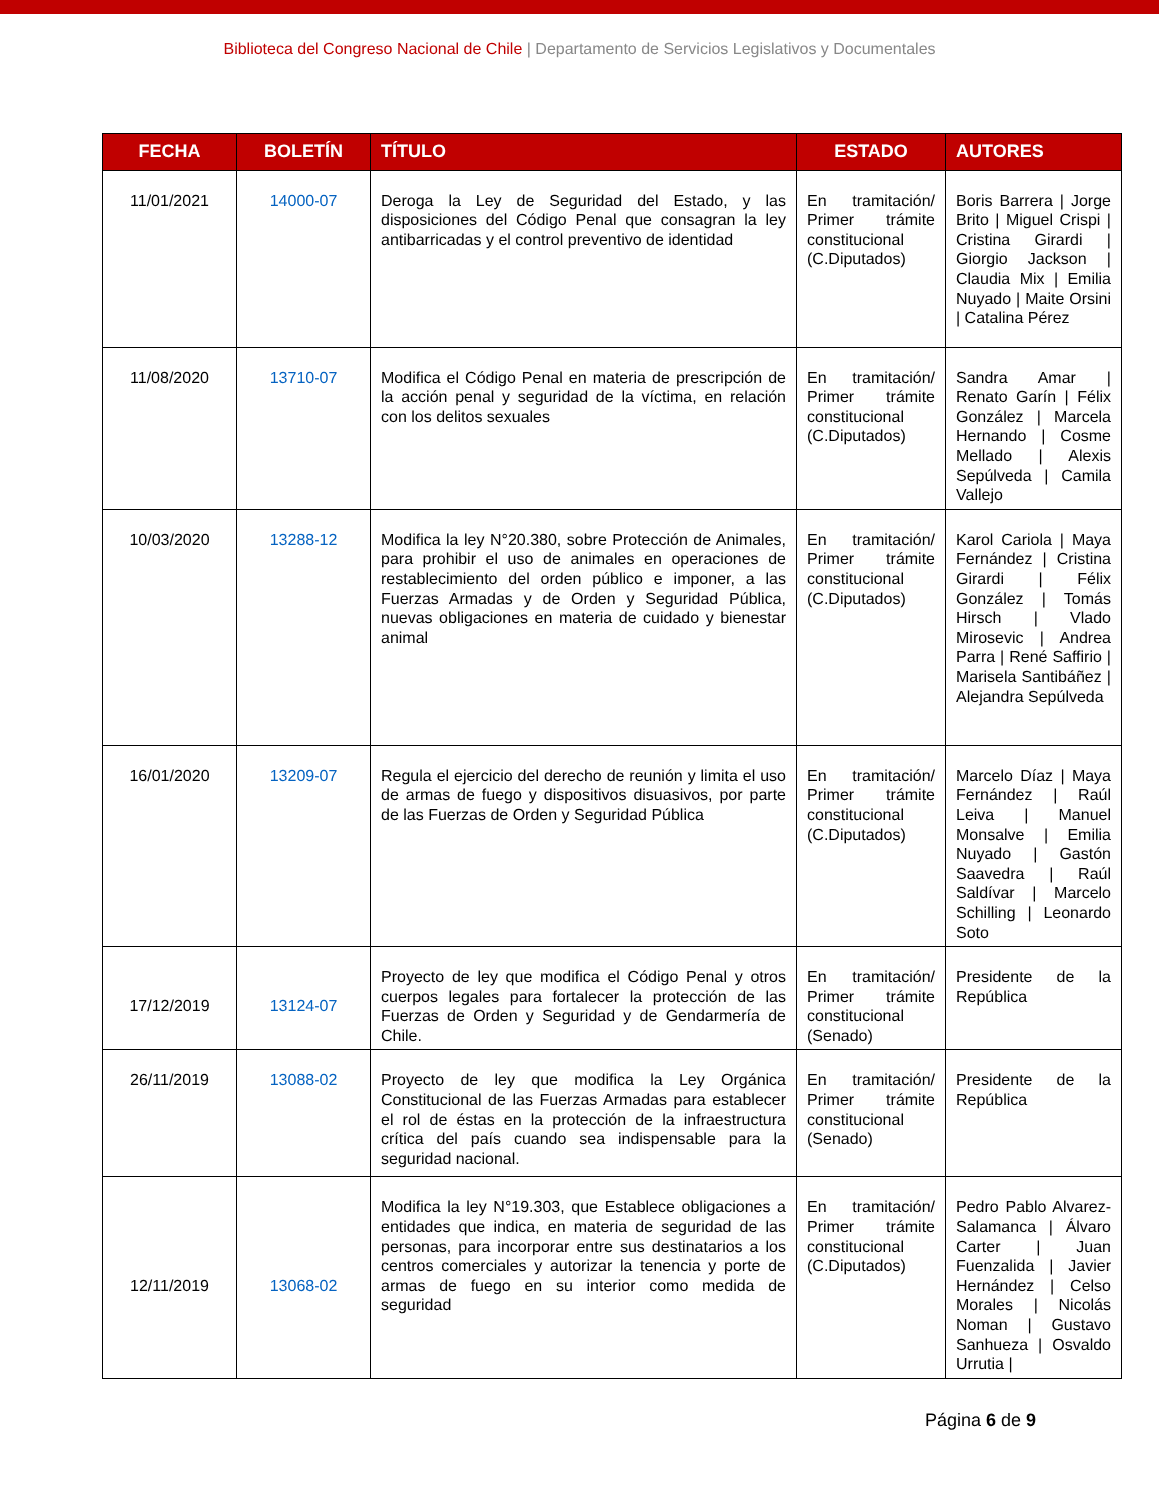Biblioteca del Congreso Nacional de Chile | Departamento de Servicios Legislativos y Documentales
| FECHA | BOLETÍN | TÍTULO | ESTADO | AUTORES |
| --- | --- | --- | --- | --- |
| 11/01/2021 | 14000-07 | Deroga la Ley de Seguridad del Estado, y las disposiciones del Código Penal que consagran la ley antibarricadas y el control preventivo de identidad | En tramitación/ Primer trámite constitucional (C.Diputados) | Boris Barrera / Jorge Brito / Miguel Crispi / Cristina Girardi / Giorgio Jackson / Claudia Mix / Emilia Nuyado / Maite Orsini / Catalina Pérez |
| 11/08/2020 | 13710-07 | Modifica el Código Penal en materia de prescripción de la acción penal y seguridad de la víctima, en relación con los delitos sexuales | En tramitación/ Primer trámite constitucional (C.Diputados) | Sandra Amar / Renato Garín / Félix González / Marcela Hernando / Cosme Mellado / Alexis Sepúlveda / Camila Vallejo |
| 10/03/2020 | 13288-12 | Modifica la ley N°20.380, sobre Protección de Animales, para prohibir el uso de animales en operaciones de restablecimiento del orden público e imponer, a las Fuerzas Armadas y de Orden y Seguridad Pública, nuevas obligaciones en materia de cuidado y bienestar animal | En tramitación/ Primer trámite constitucional (C.Diputados) | Karol Cariola / Maya Fernández / Cristina Girardi / Félix González / Tomás Hirsch / Vlado Mirosevic / Andrea Parra / René Saffirio / Marisela Santibáñez / Alejandra Sepúlveda |
| 16/01/2020 | 13209-07 | Regula el ejercicio del derecho de reunión y limita el uso de armas de fuego y dispositivos disuasivos, por parte de las Fuerzas de Orden y Seguridad Pública | En tramitación/ Primer trámite constitucional (C.Diputados) | Marcelo Díaz / Maya Fernández / Raúl Leiva / Manuel Monsalve / Emilia Nuyado / Gastón Saavedra / Raúl Saldívar / Marcelo Schilling / Leonardo Soto |
| 17/12/2019 | 13124-07 | Proyecto de ley que modifica el Código Penal y otros cuerpos legales para fortalecer la protección de las Fuerzas de Orden y Seguridad y de Gendarmería de Chile. | En tramitación/ Primer trámite constitucional (Senado) | Presidente de la República |
| 26/11/2019 | 13088-02 | Proyecto de ley que modifica la Ley Orgánica Constitucional de las Fuerzas Armadas para establecer el rol de éstas en la protección de la infraestructura crítica del país cuando sea indispensable para la seguridad nacional. | En tramitación/ Primer trámite constitucional (Senado) | Presidente de la República |
| 12/11/2019 | 13068-02 | Modifica la ley N°19.303, que Establece obligaciones a entidades que indica, en materia de seguridad de las personas, para incorporar entre sus destinatarios a los centros comerciales y autorizar la tenencia y porte de armas de fuego en su interior como medida de seguridad | En tramitación/ Primer trámite constitucional (C.Diputados) | Pedro Pablo Alvarez-Salamanca / Álvaro Carter / Juan Fuenzalida / Javier Hernández / Celso Morales / Nicolás Noman / Gustavo Sanhueza / Osvaldo Urrutia / |
Página 6 de 9